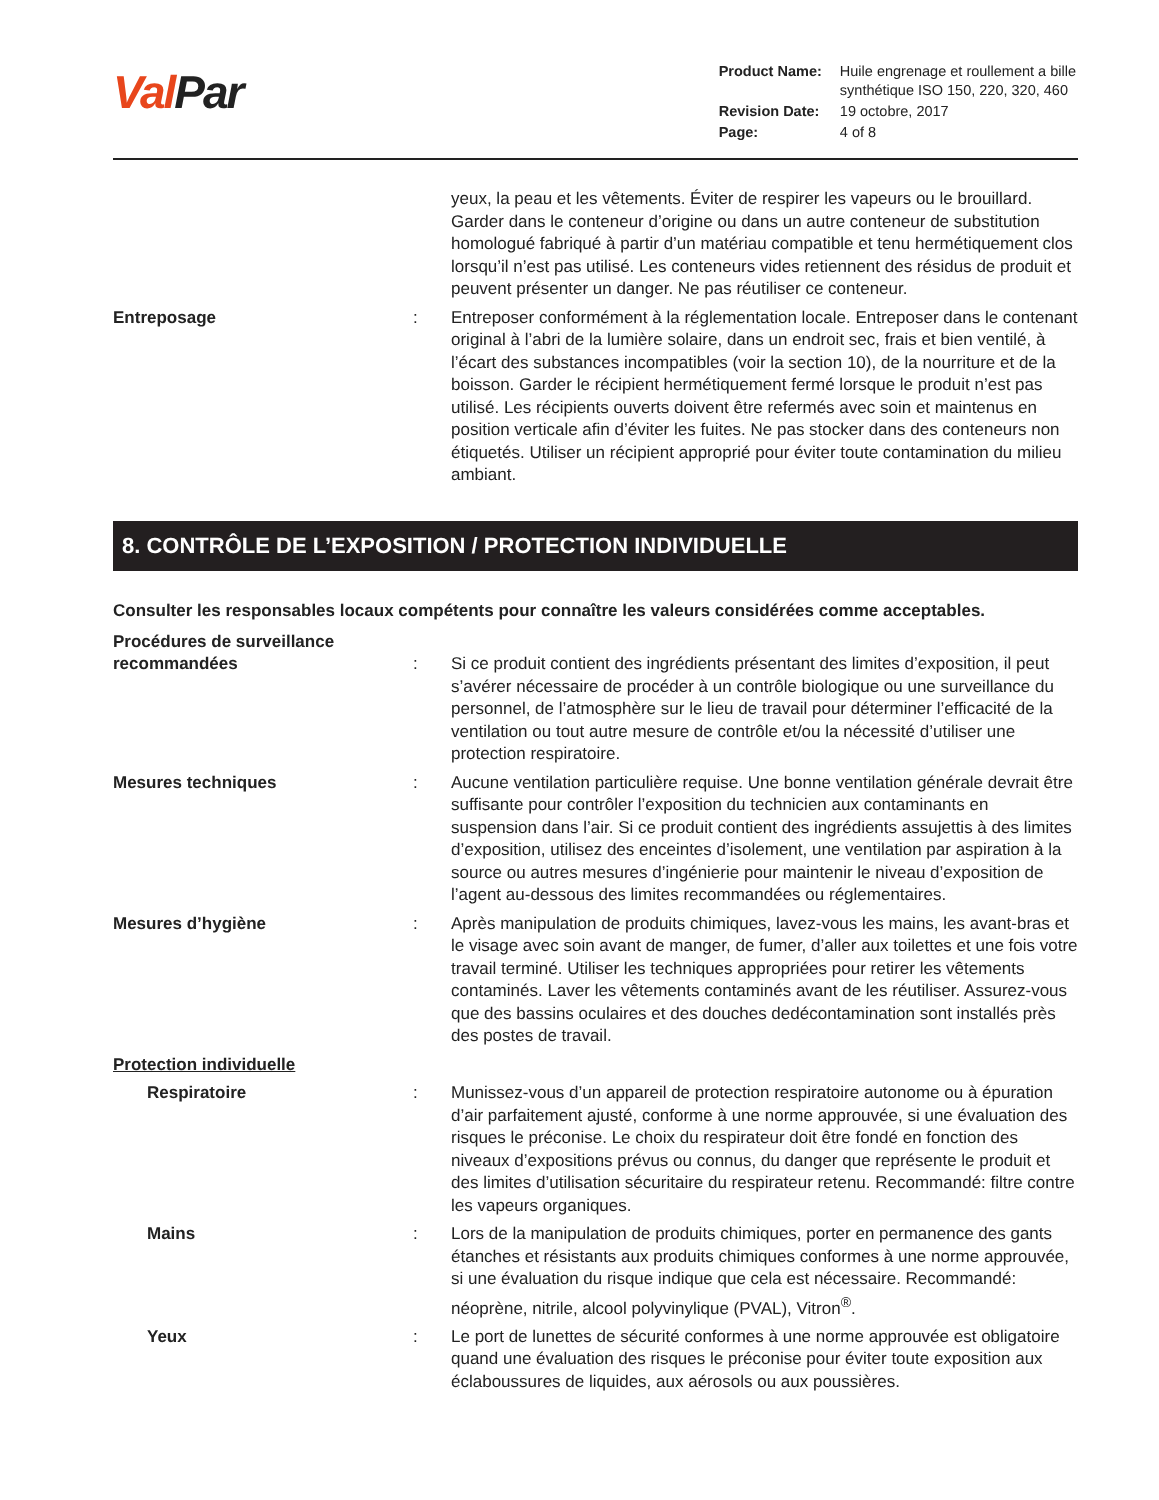Val Par
| Product Name: | Huile engrenage et roullement a bille synthétique ISO 150, 220, 320, 460 |
| Revision Date: | 19 octobre, 2017 |
| Page: | 4 of 8 |
yeux, la peau et les vêtements. Éviter de respirer les vapeurs ou le brouillard. Garder dans le conteneur d’origine ou dans un autre conteneur de substitution homologué fabriqué à partir d’un matériau compatible et tenu hermétiquement clos lorsqu’il n’est pas utilisé. Les conteneurs vides retiennent des résidus de produit et peuvent présenter un danger. Ne pas réutiliser ce conteneur.
Entreposage : Entreposer conformément à la réglementation locale. Entreposer dans le contenant original à l’abri de la lumière solaire, dans un endroit sec, frais et bien ventilé, à l’écart des substances incompatibles (voir la section 10), de la nourriture et de la boisson. Garder le récipient hermétiquement fermé lorsque le produit n’est pas utilisé. Les récipients ouverts doivent être refermés avec soin et maintenus en position verticale afin d’éviter les fuites. Ne pas stocker dans des conteneurs non étiquetés. Utiliser un récipient approprié pour éviter toute contamination du milieu ambiant.
8. CONTRÔLE DE L’EXPOSITION / PROTECTION INDIVIDUELLE
Consulter les responsables locaux compétents pour connaître les valeurs considérées comme acceptables.
Procédures de surveillance recommandées
:
Si ce produit contient des ingrédients présentant des limites d’exposition, il peut s’avérer nécessaire de procéder à un contrôle biologique ou une surveillance du personnel, de l’atmosphère sur le lieu de travail pour déterminer l’efficacité de la ventilation ou tout autre mesure de contrôle et/ou la nécessité d’utiliser une protection respiratoire.
Mesures techniques : Aucune ventilation particulière requise. Une bonne ventilation générale devrait être suffisante pour contrôler l’exposition du technicien aux contaminants en suspension dans l’air. Si ce produit contient des ingrédients assujettis à des limites d’exposition, utilisez des enceintes d’isolement, une ventilation par aspiration à la source ou autres mesures d’ingénierie pour maintenir le niveau d’exposition de l’agent au-dessous des limites recommandées ou réglementaires.
Mesures d’hygiène : Après manipulation de produits chimiques, lavez-vous les mains, les avant-bras et le visage avec soin avant de manger, de fumer, d’aller aux toilettes et une fois votre travail terminé. Utiliser les techniques appropriées pour retirer les vêtements contaminés. Laver les vêtements contaminés avant de les réutiliser. Assurez-vous que des bassins oculaires et des douches dedécontamination sont installés près des postes de travail.
Protection individuelle
Respiratoire : Munissez-vous d’un appareil de protection respiratoire autonome ou à épuration d’air parfaitement ajusté, conforme à une norme approuvée, si une évaluation des risques le préconise. Le choix du respirateur doit être fondé en fonction des niveaux d’expositions prévus ou connus, du danger que représente le produit et des limites d’utilisation sécuritaire du respirateur retenu. Recommandé: filtre contre les vapeurs organiques.
Mains : Lors de la manipulation de produits chimiques, porter en permanence des gants étanches et résistants aux produits chimiques conformes à une norme approuvée, si une évaluation du risque indique que cela est nécessaire. Recommandé: néoprène, nitrile, alcool polyvinylique (PVAL), Vitron<sup>®</sup>.
Yeux : Le port de lunettes de sécurité conformes à une norme approuvée est obligatoire quand une évaluation des risques le préconise pour éviter toute exposition aux éclaboussures de liquides, aux aérosols ou aux poussières.